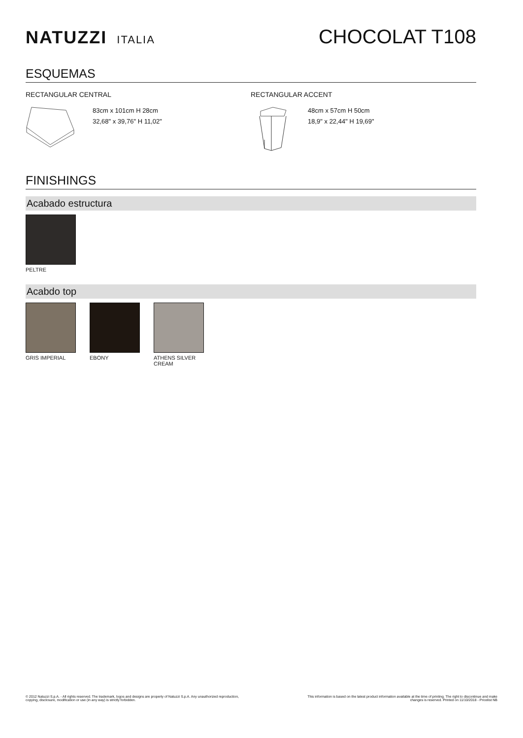NATUZZI ITALIA
CHOCOLAT T108
ESQUEMAS
RECTANGULAR CENTRAL
83cm x 101cm H 28cm
32,68" x 39,76" H 11,02"
RECTANGULAR ACCENT
48cm x 57cm H 50cm
18,9" x 22,44" H 19,69"
FINISHINGS
Acabado estructura
PELTRE
Acabdo top
GRIS IMPERIAL EBONY ATHENS SILVER CREAM
© 2012 Natuzzi S.p.A. - All rights reserved. The trademark, logos and designs are property of Natuzzi S.p.A. Any unauthorized reproduction,
copying, disclosure, modification or use (in any way) is strictly forbidden.
This information is based on the latest product information available at the time of printing. The right to discontinue and make
changes is reserved. Printed on 11/10/2018 - Pricelist NB